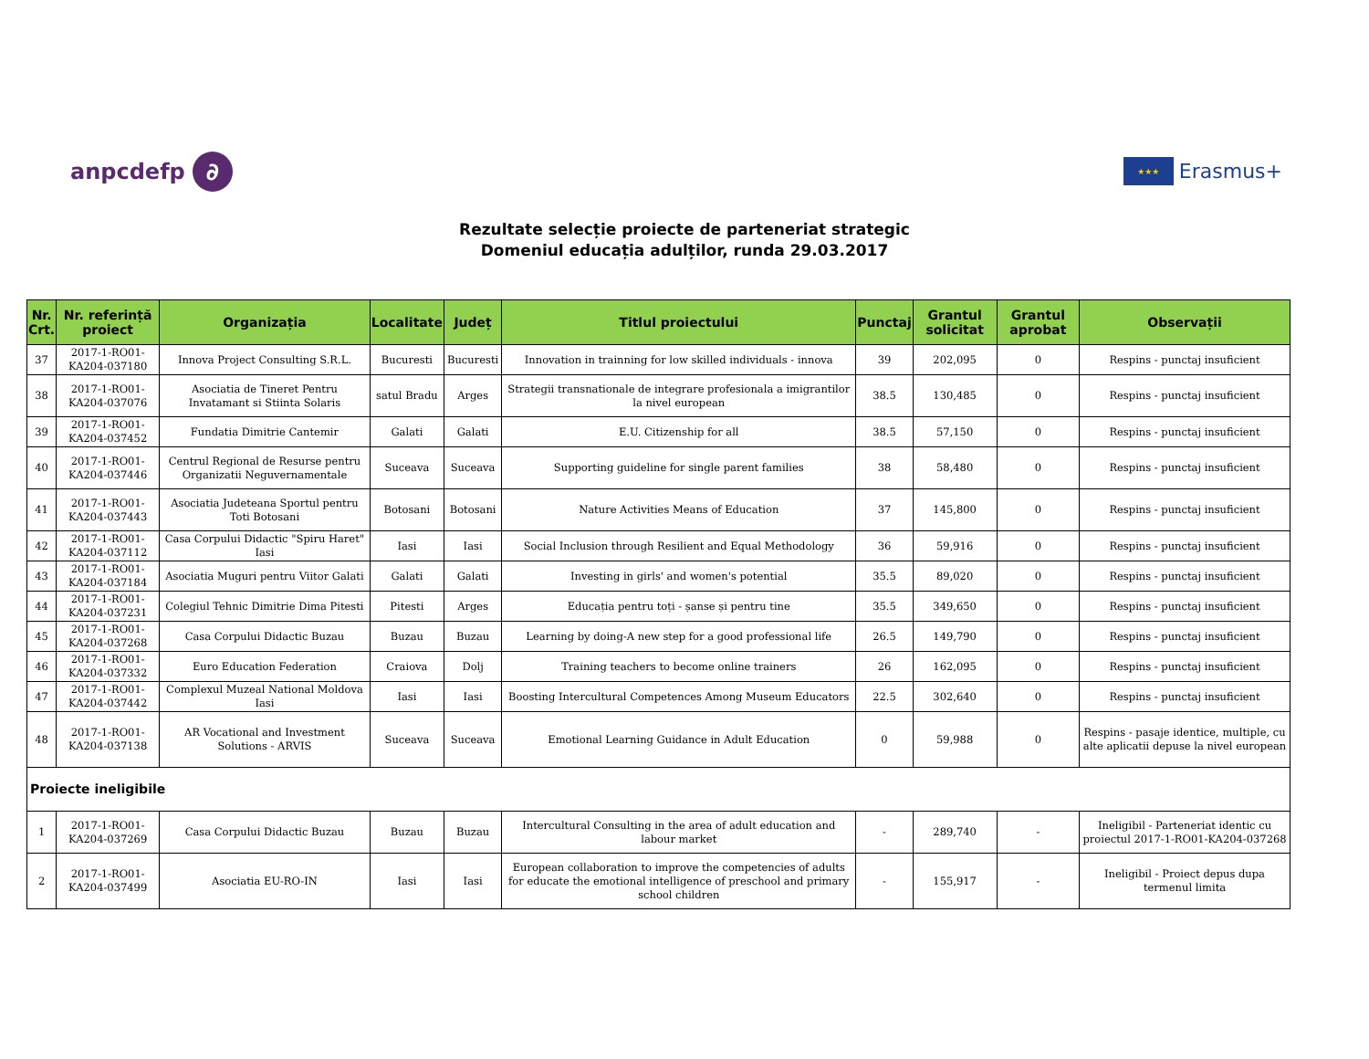anpcdefp ∂
★★★ Erasmus+
Rezultate selecție proiecte de parteneriat strategic
Domeniul educația adulților, runda 29.03.2017
| Nr. Crt. | Nr. referință proiect | Organizația | Localitate | Județ | Titlul proiectului | Punctaj | Grantul solicitat | Grantul aprobat | Observații |
| --- | --- | --- | --- | --- | --- | --- | --- | --- | --- |
| 37 | 2017-1-RO01-KA204-037180 | Innova Project Consulting S.R.L. | Bucuresti | Bucuresti | Innovation in trainning for low skilled individuals - innova | 39 | 202,095 | 0 | Respins - punctaj insuficient |
| 38 | 2017-1-RO01-KA204-037076 | Asociatia de Tineret Pentru Invatamant si Stiinta Solaris | satul Bradu | Arges | Strategii transnationale de integrare profesionala a imigrantilor la nivel european | 38.5 | 130,485 | 0 | Respins - punctaj insuficient |
| 39 | 2017-1-RO01-KA204-037452 | Fundatia Dimitrie Cantemir | Galati | Galati | E.U. Citizenship for all | 38.5 | 57,150 | 0 | Respins - punctaj insuficient |
| 40 | 2017-1-RO01-KA204-037446 | Centrul Regional de Resurse pentru Organizatii Neguvernamentale | Suceava | Suceava | Supporting guideline for single parent families | 38 | 58,480 | 0 | Respins - punctaj insuficient |
| 41 | 2017-1-RO01-KA204-037443 | Asociatia Judeteana Sportul pentru Toti Botosani | Botosani | Botosani | Nature Activities Means of Education | 37 | 145,800 | 0 | Respins - punctaj insuficient |
| 42 | 2017-1-RO01-KA204-037112 | Casa Corpului Didactic "Spiru Haret" Iasi | Iasi | Iasi | Social Inclusion through Resilient and Equal Methodology | 36 | 59,916 | 0 | Respins - punctaj insuficient |
| 43 | 2017-1-RO01-KA204-037184 | Asociatia Muguri pentru Viitor Galati | Galati | Galati | Investing in girls' and women's potential | 35.5 | 89,020 | 0 | Respins - punctaj insuficient |
| 44 | 2017-1-RO01-KA204-037231 | Colegiul Tehnic Dimitrie Dima Pitesti | Pitesti | Arges | Educația pentru toți - șanse și pentru tine | 35.5 | 349,650 | 0 | Respins - punctaj insuficient |
| 45 | 2017-1-RO01-KA204-037268 | Casa Corpului Didactic Buzau | Buzau | Buzau | Learning by doing-A new step for a good professional life | 26.5 | 149,790 | 0 | Respins - punctaj insuficient |
| 46 | 2017-1-RO01-KA204-037332 | Euro Education Federation | Craiova | Dolj | Training teachers to become online trainers | 26 | 162,095 | 0 | Respins - punctaj insuficient |
| 47 | 2017-1-RO01-KA204-037442 | Complexul Muzeal National Moldova Iasi | Iasi | Iasi | Boosting Intercultural Competences Among Museum Educators | 22.5 | 302,640 | 0 | Respins - punctaj insuficient |
| 48 | 2017-1-RO01-KA204-037138 | AR Vocational and Investment Solutions - ARVIS | Suceava | Suceava | Emotional Learning Guidance in Adult Education | 0 | 59,988 | 0 | Respins - pasaje identice, multiple, cu alte aplicatii depuse la nivel european |
| Proiecte ineligibile | | | | | | | | | |
| 1 | 2017-1-RO01-KA204-037269 | Casa Corpului Didactic Buzau | Buzau | Buzau | Intercultural Consulting in the area of adult education and labour market | - | 289,740 | - | Ineligibil - Parteneriat identic cu proiectul 2017-1-RO01-KA204-037268 |
| 2 | 2017-1-RO01-KA204-037499 | Asociatia EU-RO-IN | Iasi | Iasi | European collaboration to improve the competencies of adults for educate the emotional intelligence of preschool and primary school children | - | 155,917 | - | Ineligibil - Proiect depus dupa termenul limita |